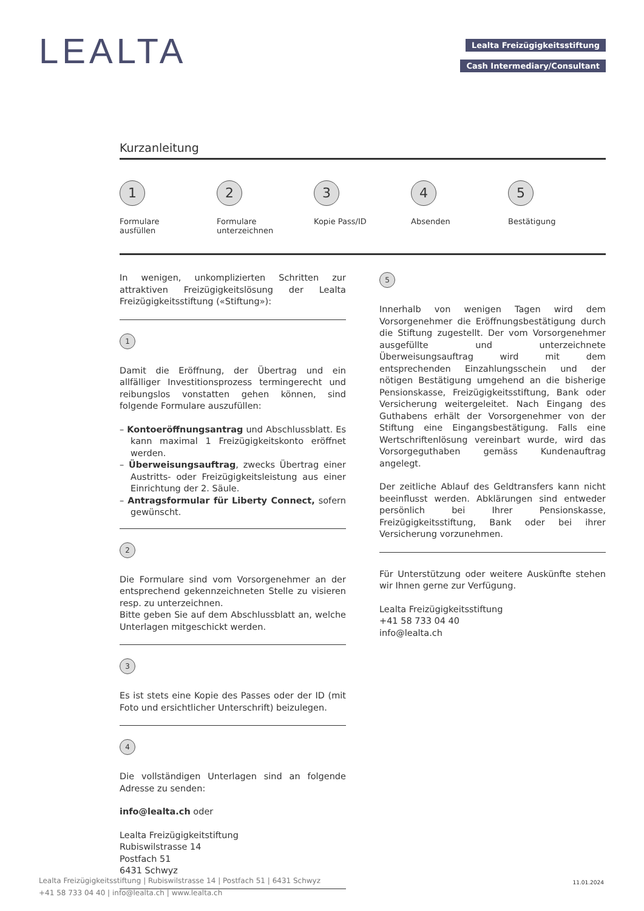LEALTA
Lealta Freizügigkeitsstiftung
Cash Intermediary/Consultant
Kurzanleitung
1
Formulare
ausfüllen
2
Formulare
unterzeichnen
3
Kopie Pass/ID
4
Absenden
5
Bestätigung
In wenigen, unkomplizierten Schritten zur attraktiven Freizügigkeitslösung der Lealta Freizügigkeitsstiftung («Stiftung»):
1
Damit die Eröffnung, der Übertrag und ein allfälliger Investitionsprozess termingerecht und reibungslos vonstatten gehen können, sind folgende Formulare auszufüllen:
– Kontoeröffnungsantrag und Abschlussblatt. Es kann maximal 1 Freizügigkeitskonto eröffnet werden.
– Überweisungsauftrag, zwecks Übertrag einer Austritts- oder Freizügigkeitsleistung aus einer Einrichtung der 2. Säule.
– Antragsformular für Liberty Connect, sofern gewünscht.
2
Die Formulare sind vom Vorsorgenehmer an der entsprechend gekennzeichneten Stelle zu visieren resp. zu unterzeichnen.
Bitte geben Sie auf dem Abschlussblatt an, welche Unterlagen mitgeschickt werden.
3
Es ist stets eine Kopie des Passes oder der ID (mit Foto und ersichtlicher Unterschrift) beizulegen.
4
Die vollständigen Unterlagen sind an folgende Adresse zu senden:
info@lealta.ch oder
Lealta Freizügigkeitstiftung
Rubiswilstrasse 14
Postfach 51
6431 Schwyz
5
Innerhalb von wenigen Tagen wird dem Vorsorgenehmer die Eröffnungsbestätigung durch die Stiftung zugestellt. Der vom Vorsorgenehmer ausgefüllte und unterzeichnete Überweisungsauftrag wird mit dem entsprechenden Einzahlungsschein und der nötigen Bestätigung umgehend an die bisherige Pensionskasse, Freizügigkeitsstiftung, Bank oder Versicherung weitergeleitet. Nach Eingang des Guthabens erhält der Vorsorgenehmer von der Stiftung eine Eingangsbestätigung. Falls eine Wertschriftenlösung vereinbart wurde, wird das Vorsorgeguthaben gemäss Kundenauftrag angelegt.
Der zeitliche Ablauf des Geldtransfers kann nicht beeinflusst werden. Abklärungen sind entweder persönlich bei Ihrer Pensionskasse, Freizügigkeitsstiftung, Bank oder bei ihrer Versicherung vorzunehmen.
Für Unterstützung oder weitere Auskünfte stehen wir Ihnen gerne zur Verfügung.
Lealta Freizügigkeitsstiftung
+41 58 733 04 40
info@lealta.ch
Lealta Freizügigkeitsstiftung | Rubiswilstrasse 14 | Postfach 51 | 6431 Schwyz
+41 58 733 04 40 | info@lealta.ch | www.lealta.ch
11.01.2024